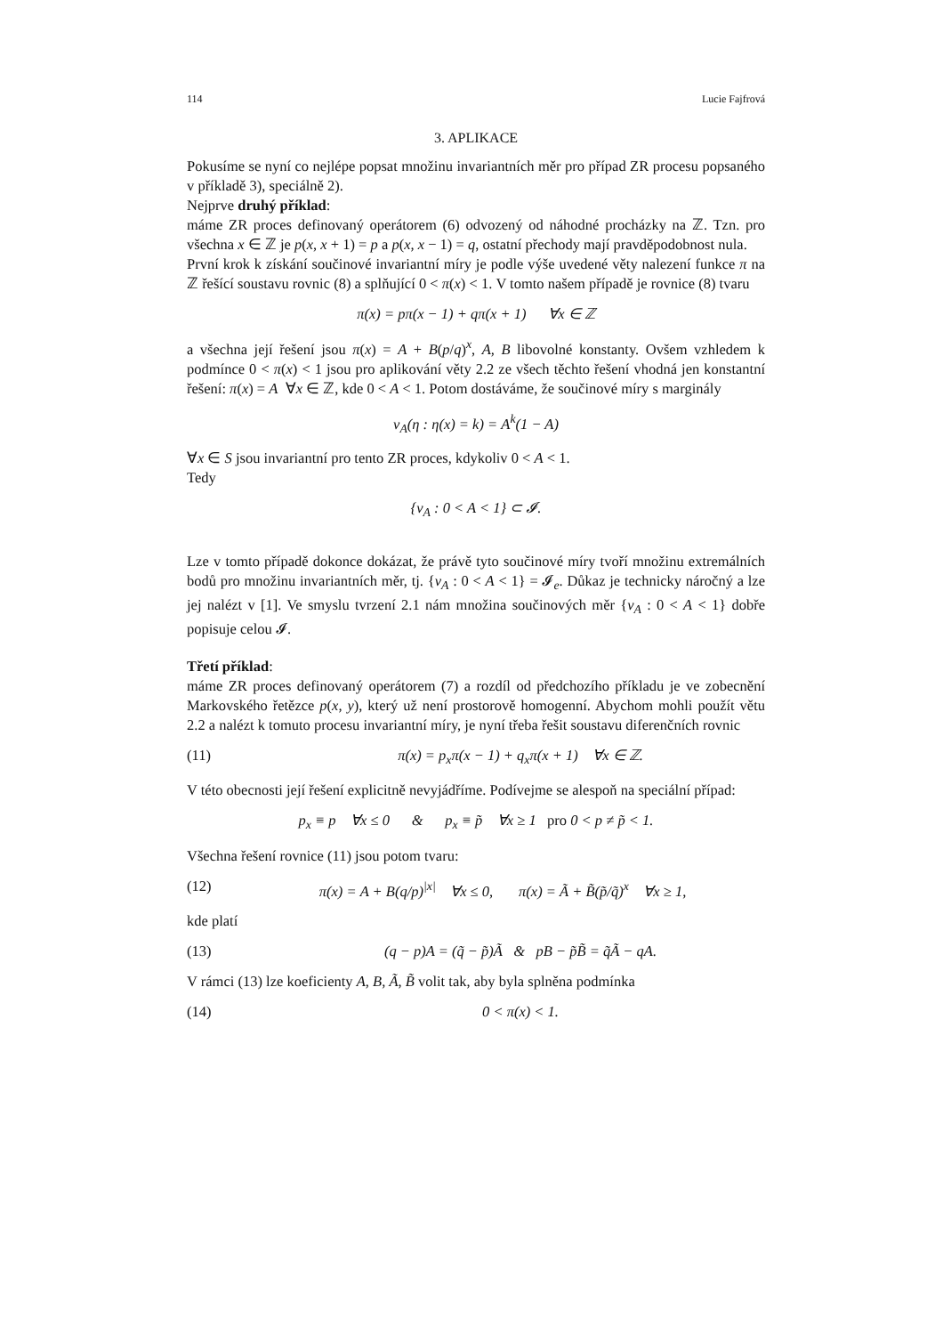114 Lucie Fajfrová
3. APLIKACE
Pokusíme se nyní co nejlépe popsat množinu invariantních měr pro případ ZR procesu popsaného v příkladě 3), speciálně 2).
Nejprve druhý příklad:
máme ZR proces definovaný operátorem (6) odvozený od náhodné procházky na ℤ. Tzn. pro všechna x ∈ ℤ je p(x, x + 1) = p a p(x, x − 1) = q, ostatní přechody mají pravděpodobnost nula.
První krok k získání součinové invariantní míry je podle výše uvedené věty nalezení funkce π na ℤ řešící soustavu rovnic (8) a splňující 0 < π(x) < 1. V tomto našem případě je rovnice (8) tvaru
π(x) = pπ(x − 1) + qπ(x + 1) ∀x ∈ ℤ
a všechna její řešení jsou π(x) = A + B(p/q)<sup>x</sup>, A, B libovolné konstanty. Ovšem vzhledem k podmínce 0 < π(x) < 1 jsou pro aplikování věty 2.2 ze všech těchto řešení vhodná jen konstantní řešení: π(x) = A ∀x ∈ ℤ, kde 0 < A < 1. Potom dostáváme, že součinové míry s marginály
ν<sub>A</sub>(η : η(x) = k) = A<sup>k</sup>(1 − A)
∀x ∈ S jsou invariantní pro tento ZR proces, kdykoliv 0 < A < 1.
Tedy
{ν<sub>A</sub> : 0 < A < 1} ⊂ 𝓘.
Lze v tomto případě dokonce dokázat, že právě tyto součinové míry tvoří množinu extremálních bodů pro množinu invariantních měr, tj. {ν<sub>A</sub> : 0 < A < 1} = 𝓘<sub>e</sub>. Důkaz je technicky náročný a lze jej nalézt v [1]. Ve smyslu tvrzení 2.1 nám množina součinových měr {ν<sub>A</sub> : 0 < A < 1} dobře popisuje celou 𝓘.
Třetí příklad:
máme ZR proces definovaný operátorem (7) a rozdíl od předchozího příkladu je ve zobecnění Markovského řetězce p(x, y), který už není prostorově homogenní. Abychom mohli použít větu 2.2 a nalézt k tomuto procesu invariantní míry, je nyní třeba řešit soustavu diferenčních rovnic
(11) π(x) = p<sub>x</sub>π(x − 1) + q<sub>x</sub>π(x + 1) ∀x ∈ ℤ.
V této obecnosti její řešení explicitně nevyjádříme. Podívejme se alespoň na speciální případ:
p<sub>x</sub> ≡ p ∀x ≤ 0 & p<sub>x</sub> ≡ p̃ ∀x ≥ 1 pro 0 < p ≠ p̃ < 1.
Všechna řešení rovnice (11) jsou potom tvaru:
(12) π(x) = A + B(q/p)<sup>|x|</sup> ∀x ≤ 0, π(x) = Ã + B̃(p̃/q̃)<sup>x</sup> ∀x ≥ 1,
kde platí
(13) (q − p)A = (q̃ − p̃)Ã & pB − p̃B̃ = q̃Ã − qA.
V rámci (13) lze koeficienty A, B, Ã, B̃ volit tak, aby byla splněna podmínka
(14) 0 < π(x) < 1.